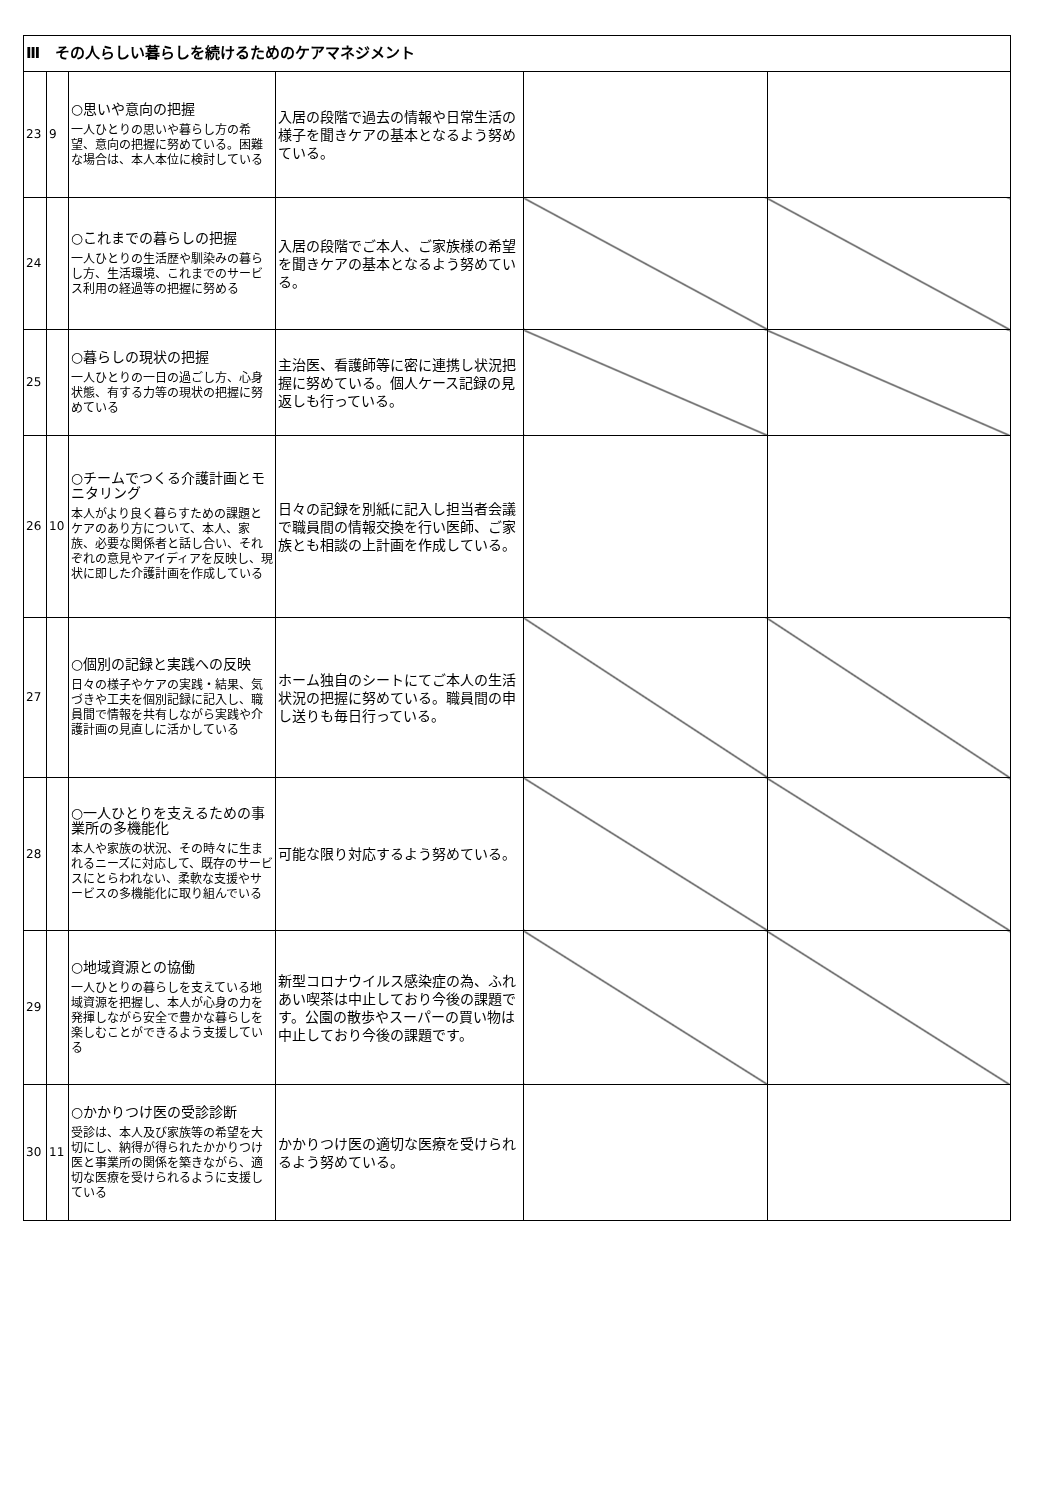| Ⅲ その人らしい暮らしを続けるためのケアマネジメント | | | | | |
| 23 | 9 | ○思いや意向の把握 一人ひとりの思いや暮らし方の希望、意向の把握に努めている。困難な場合は、本人本位に検討している | 入居の段階で過去の情報や日常生活の様子を聞きケアの基本となるよう努めている。 | | |
| 24 | | ○これまでの暮らしの把握 一人ひとりの生活歴や馴染みの暮らし方、生活環境、これまでのサービス利用の経過等の把握に努める | 入居の段階でご本人、ご家族様の希望を聞きケアの基本となるよう努めている。 | | |
| 25 | | ○暮らしの現状の把握 一人ひとりの一日の過ごし方、心身状態、有する力等の現状の把握に努めている | 主治医、看護師等に密に連携し状況把握に努めている。個人ケース記録の見返しも行っている。 | | |
| 26 | 10 | ○チームでつくる介護計画とモニタリング 本人がより良く暮らすための課題とケアのあり方について、本人、家族、必要な関係者と話し合い、それぞれの意見やアイディアを反映し、現状に即した介護計画を作成している | 日々の記録を別紙に記入し担当者会議で職員間の情報交換を行い医師、ご家族とも相談の上計画を作成している。 | | |
| 27 | | ○個別の記録と実践への反映 日々の様子やケアの実践・結果、気づきや工夫を個別記録に記入し、職員間で情報を共有しながら実践や介護計画の見直しに活かしている | ホーム独自のシートにてご本人の生活状況の把握に努めている。職員間の申し送りも毎日行っている。 | | |
| 28 | | ○一人ひとりを支えるための事業所の多機能化 本人や家族の状況、その時々に生まれるニーズに対応して、既存のサービスにとらわれない、柔軟な支援やサービスの多機能化に取り組んでいる | 可能な限り対応するよう努めている。 | | |
| 29 | | ○地域資源との協働 一人ひとりの暮らしを支えている地域資源を把握し、本人が心身の力を発揮しながら安全で豊かな暮らしを楽しむことができるよう支援している | 新型コロナウイルス感染症の為、ふれあい喫茶は中止しており今後の課題です。公園の散歩やスーパーの買い物は中止しており今後の課題です。 | | |
| 30 | 11 | ○かかりつけ医の受診診断 受診は、本人及び家族等の希望を大切にし、納得が得られたかかりつけ医と事業所の関係を築きながら、適切な医療を受けられるように支援している | かかりつけ医の適切な医療を受けられるよう努めている。 | | |